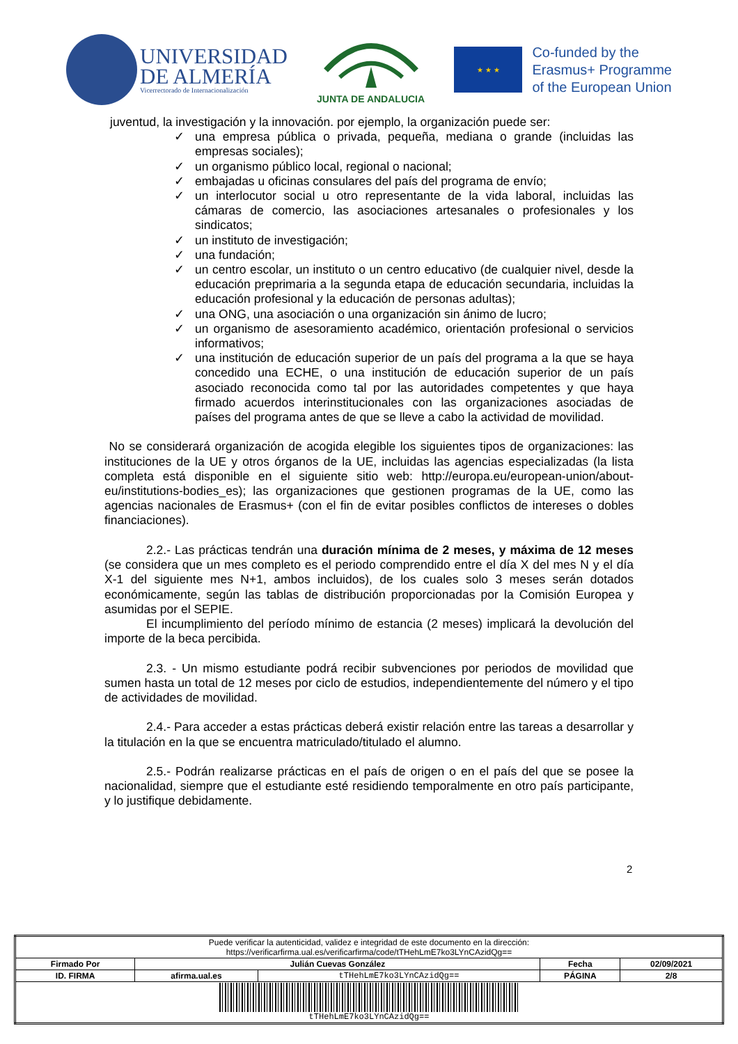UNIVERSIDAD
DE ALMERÍA
Vicerrectorado de Internacionalización
JUNTA DE ANDALUCIA
★ ★ ★
Co-funded by the
Erasmus+ Programme
of the European Union
juventud, la investigación y la innovación. por ejemplo, la organización puede ser:
✓ una empresa pública o privada, pequeña, mediana o grande (incluidas las empresas sociales);
✓ un organismo público local, regional o nacional;
✓ embajadas u oficinas consulares del país del programa de envío;
✓ un interlocutor social u otro representante de la vida laboral, incluidas las cámaras de comercio, las asociaciones artesanales o profesionales y los sindicatos;
✓ un instituto de investigación;
✓ una fundación;
✓ un centro escolar, un instituto o un centro educativo (de cualquier nivel, desde la educación preprimaria a la segunda etapa de educación secundaria, incluidas la educación profesional y la educación de personas adultas);
✓ una ONG, una asociación o una organización sin ánimo de lucro;
✓ un organismo de asesoramiento académico, orientación profesional o servicios informativos;
✓ una institución de educación superior de un país del programa a la que se haya concedido una ECHE, o una institución de educación superior de un país asociado reconocida como tal por las autoridades competentes y que haya firmado acuerdos interinstitucionales con las organizaciones asociadas de países del programa antes de que se lleve a cabo la actividad de movilidad.
No se considerará organización de acogida elegible los siguientes tipos de organizaciones: las instituciones de la UE y otros órganos de la UE, incluidas las agencias especializadas (la lista completa está disponible en el siguiente sitio web: http://europa.eu/european-union/about-eu/institutions-bodies_es); las organizaciones que gestionen programas de la UE, como las agencias nacionales de Erasmus+ (con el fin de evitar posibles conflictos de intereses o dobles financiaciones).
2.2.- Las prácticas tendrán una duración mínima de 2 meses, y máxima de 12 meses (se considera que un mes completo es el periodo comprendido entre el día X del mes N y el día X-1 del siguiente mes N+1, ambos incluidos), de los cuales solo 3 meses serán dotados económicamente, según las tablas de distribución proporcionadas por la Comisión Europea y asumidas por el SEPIE.
El incumplimiento del período mínimo de estancia (2 meses) implicará la devolución del importe de la beca percibida.
2.3. - Un mismo estudiante podrá recibir subvenciones por periodos de movilidad que sumen hasta un total de 12 meses por ciclo de estudios, independientemente del número y el tipo de actividades de movilidad.
2.4.- Para acceder a estas prácticas deberá existir relación entre las tareas a desarrollar y la titulación en la que se encuentra matriculado/titulado el alumno.
2.5.- Podrán realizarse prácticas en el país de origen o en el país del que se posee la nacionalidad, siempre que el estudiante esté residiendo temporalmente en otro país participante, y lo justifique debidamente.
2
| Puede verificar la autenticidad, validez e integridad de este documento en la dirección: https://verificarfirma.ual.es/verificarfirma/code/tTHehLmE7ko3LYnCAzidQg== | | | | |
| Firmado Por | Julián Cuevas González | | Fecha | 02/09/2021 |
| ID. FIRMA | afirma.ual.es | tTHehLmE7ko3LYnCAzidQg== | PÁGINA | 2/8 |
| tTHehLmE7ko3LYnCAzidQg== | | | | |